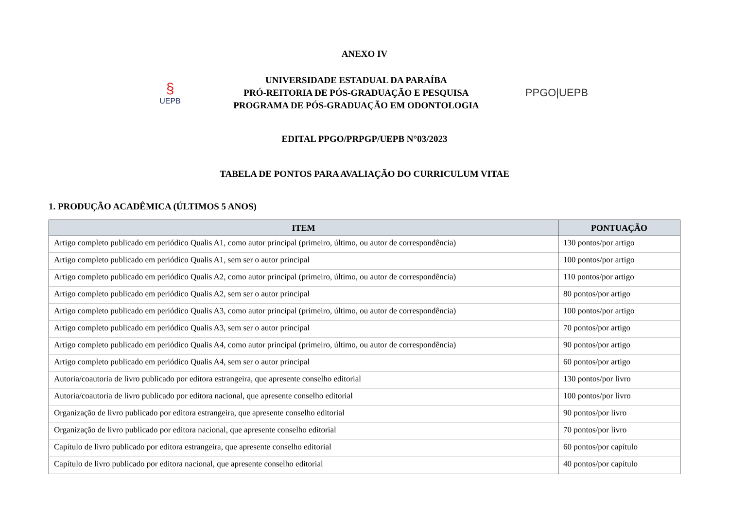ANEXO IV
§
UEPB
UNIVERSIDADE ESTADUAL DA PARAÍBA
PRÓ-REITORIA DE PÓS-GRADUAÇÃO E PESQUISA
PROGRAMA DE PÓS-GRADUAÇÃO EM ODONTOLOGIA
PPGO|UEPB
EDITAL PPGO/PRPGP/UEPB N°03/2023
TABELA DE PONTOS PARA AVALIAÇÃO DO CURRICULUM VITAE
1. PRODUÇÃO ACADÊMICA (ÚLTIMOS 5 ANOS)
| ITEM | PONTUAÇÃO |
| --- | --- |
| Artigo completo publicado em periódico Qualis A1, como autor principal (primeiro, último, ou autor de correspondência) | 130 pontos/por artigo |
| Artigo completo publicado em periódico Qualis A1, sem ser o autor principal | 100 pontos/por artigo |
| Artigo completo publicado em periódico Qualis A2, como autor principal (primeiro, último, ou autor de correspondência) | 110 pontos/por artigo |
| Artigo completo publicado em periódico Qualis A2, sem ser o autor principal | 80 pontos/por artigo |
| Artigo completo publicado em periódico Qualis A3, como autor principal (primeiro, último, ou autor de correspondência) | 100 pontos/por artigo |
| Artigo completo publicado em periódico Qualis A3, sem ser o autor principal | 70 pontos/por artigo |
| Artigo completo publicado em periódico Qualis A4, como autor principal (primeiro, último, ou autor de correspondência) | 90 pontos/por artigo |
| Artigo completo publicado em periódico Qualis A4, sem ser o autor principal | 60 pontos/por artigo |
| Autoria/coautoria de livro publicado por editora estrangeira, que apresente conselho editorial | 130 pontos/por livro |
| Autoria/coautoria de livro publicado por editora nacional, que apresente conselho editorial | 100 pontos/por livro |
| Organização de livro publicado por editora estrangeira, que apresente conselho editorial | 90 pontos/por livro |
| Organização de livro publicado por editora nacional, que apresente conselho editorial | 70 pontos/por livro |
| Capítulo de livro publicado por editora estrangeira, que apresente conselho editorial | 60 pontos/por capítulo |
| Capítulo de livro publicado por editora nacional, que apresente conselho editorial | 40 pontos/por capítulo |